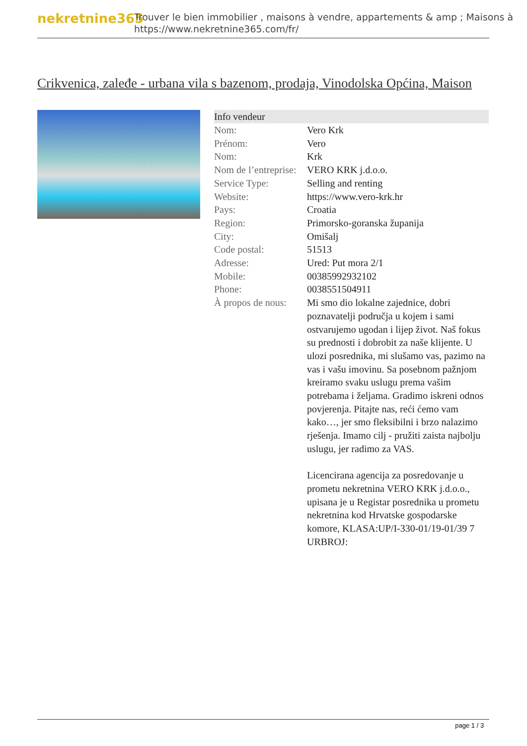nekretnine365
Trouver le bien immobilier , maisons à vendre, appartements & amp ; Maisons à
https://www.nekretnine365.com/fr/
Crikvenica, zaleđe - urbana vila s bazenom, prodaja, Vinodolska Općina, Maison
| Info vendeur | |
| --- | --- |
| Nom: | Vero Krk |
| Prénom: | Vero |
| Nom: | Krk |
| Nom de l’entreprise: | VERO KRK j.d.o.o. |
| Service Type: | Selling and renting |
| Website: | https://www.vero-krk.hr |
| Pays: | Croatia |
| Region: | Primorsko-goranska županija |
| City: | Omišalj |
| Code postal: | 51513 |
| Adresse: | Ured: Put mora 2/1 |
| Mobile: | 00385992932102 |
| Phone: | 0038551504911 |
| À propos de nous: | Mi smo dio lokalne zajednice, dobri poznavatelji područja u kojem i sami ostvarujemo ugodan i lijep život. Naš fokus su prednosti i dobrobit za naše klijente. U ulozi posrednika, mi slušamo vas, pazimo na vas i vašu imovinu. Sa posebnom pažnjom kreiramo svaku uslugu prema vašim potrebama i željama. Gradimo iskreni odnos povjerenja. Pitajte nas, reći ćemo vam kako…, jer smo fleksibilni i brzo nalazimo rješenja. Imamo cilj - pružiti zaista najbolju uslugu, jer radimo za VAS. Licencirana agencija za posredovanje u prometu nekretnina VERO KRK j.d.o.o., upisana je u Registar posrednika u prometu nekretnina kod Hrvatske gospodarske komore, KLASA:UP/I-330-01/19-01/39 7 URBROJ: |
page 1 / 3